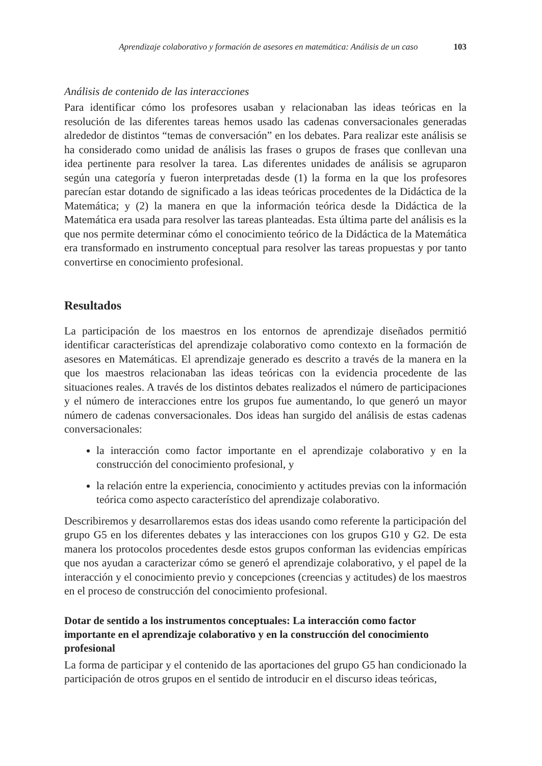Aprendizaje colaborativo y formación de asesores en matemática: Análisis de un caso 103
Análisis de contenido de las interacciones
Para identificar cómo los profesores usaban y relacionaban las ideas teóricas en la resolución de las diferentes tareas hemos usado las cadenas conversacionales generadas alrededor de distintos “temas de conversación” en los debates. Para realizar este análisis se ha considerado como unidad de análisis las frases o grupos de frases que conllevan una idea pertinente para resolver la tarea. Las diferentes unidades de análisis se agruparon según una categoría y fueron interpretadas desde (1) la forma en la que los profesores parecían estar dotando de significado a las ideas teóricas procedentes de la Didáctica de la Matemática; y (2) la manera en que la información teórica desde la Didáctica de la Matemática era usada para resolver las tareas planteadas. Esta última parte del análisis es la que nos permite determinar cómo el conocimiento teórico de la Didáctica de la Matemática era transformado en instrumento conceptual para resolver las tareas propuestas y por tanto convertirse en conocimiento profesional.
Resultados
La participación de los maestros en los entornos de aprendizaje diseñados permitió identificar características del aprendizaje colaborativo como contexto en la formación de asesores en Matemáticas. El aprendizaje generado es descrito a través de la manera en la que los maestros relacionaban las ideas teóricas con la evidencia procedente de las situaciones reales. A través de los distintos debates realizados el número de participaciones y el número de interacciones entre los grupos fue aumentando, lo que generó un mayor número de cadenas conversacionales. Dos ideas han surgido del análisis de estas cadenas conversacionales:
la interacción como factor importante en el aprendizaje colaborativo y en la construcción del conocimiento profesional, y
la relación entre la experiencia, conocimiento y actitudes previas con la información teórica como aspecto característico del aprendizaje colaborativo.
Describiremos y desarrollaremos estas dos ideas usando como referente la participación del grupo G5 en los diferentes debates y las interacciones con los grupos G10 y G2. De esta manera los protocolos procedentes desde estos grupos conforman las evidencias empíricas que nos ayudan a caracterizar cómo se generó el aprendizaje colaborativo, y el papel de la interacción y el conocimiento previo y concepciones (creencias y actitudes) de los maestros en el proceso de construcción del conocimiento profesional.
Dotar de sentido a los instrumentos conceptuales: La interacción como factor importante en el aprendizaje colaborativo y en la construcción del conocimiento profesional
La forma de participar y el contenido de las aportaciones del grupo G5 han condicionado la participación de otros grupos en el sentido de introducir en el discurso ideas teóricas,